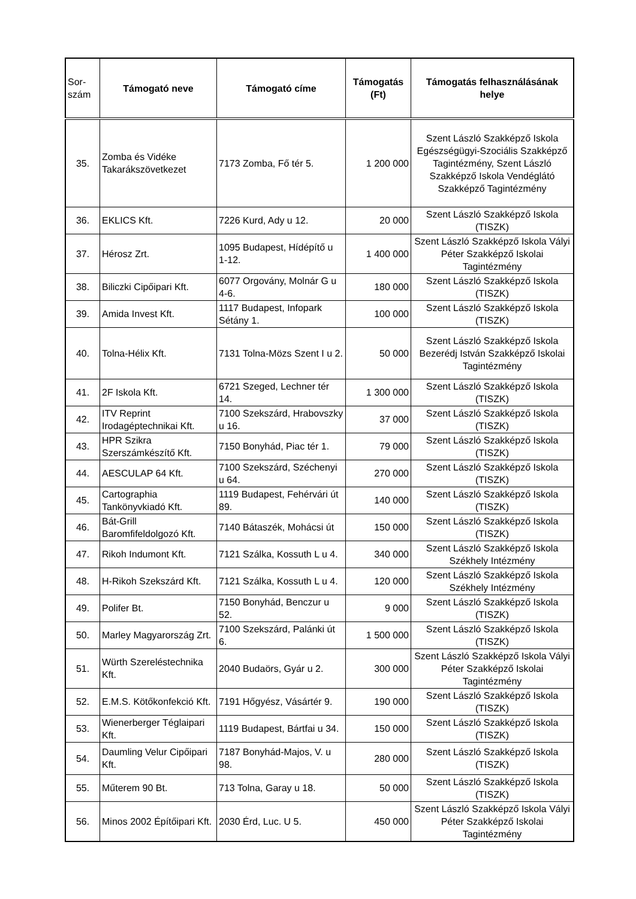| Sor- szám | Támogató neve | Támogató címe | Támogatás (Ft) | Támogatás felhasználásának helye |
| --- | --- | --- | --- | --- |
| 35. | Zomba és Vidéke Takarákszövetkezet | 7173 Zomba, Fő tér 5. | 1 200 000 | Szent László Szakképző Iskola Egészségügyi-Szociális Szakképző Tagintézmény, Szent László Szakképző Iskola Vendéglátó Szakképző Tagintézmény |
| 36. | EKLICS Kft. | 7226 Kurd, Ady u 12. | 20 000 | Szent László Szakképző Iskola (TISZK) |
| 37. | Hérosz Zrt. | 1095 Budapest, Hídépítő u 1-12. | 1 400 000 | Szent László Szakképző Iskola Vályi Péter Szakképző Iskolai Tagintézmény |
| 38. | Biliczki Cipőipari Kft. | 6077 Orgovány, Molnár G u 4-6. | 180 000 | Szent László Szakképző Iskola (TISZK) |
| 39. | Amida Invest Kft. | 1117 Budapest, Infopark Sétány 1. | 100 000 | Szent László Szakképző Iskola (TISZK) |
| 40. | Tolna-Hélix Kft. | 7131 Tolna-Mözs Szent I u 2. | 50 000 | Szent László Szakképző Iskola Bezerédj István Szakképző Iskolai Tagintézmény |
| 41. | 2F Iskola Kft. | 6721 Szeged, Lechner tér 14. | 1 300 000 | Szent László Szakképző Iskola (TISZK) |
| 42. | ITV Reprint Irodagéptechnikai Kft. | 7100 Szekszárd, Hrabovszky u 16. | 37 000 | Szent László Szakképző Iskola (TISZK) |
| 43. | HPR Szikra Szerszámkészítő Kft. | 7150 Bonyhád, Piac tér 1. | 79 000 | Szent László Szakképző Iskola (TISZK) |
| 44. | AESCULAP 64 Kft. | 7100 Szekszárd, Széchenyi u 64. | 270 000 | Szent László Szakképző Iskola (TISZK) |
| 45. | Cartographia Tankönyvkiadó Kft. | 1119 Budapest, Fehérvári út 89. | 140 000 | Szent László Szakképző Iskola (TISZK) |
| 46. | Bát-Grill Baromfifeldolgozó Kft. | 7140 Bátaszék, Mohácsi út | 150 000 | Szent László Szakképző Iskola (TISZK) |
| 47. | Rikoh Indumont Kft. | 7121 Szálka, Kossuth L u 4. | 340 000 | Szent László Szakképző Iskola Székhely Intézmény |
| 48. | H-Rikoh Szekszárd Kft. | 7121 Szálka, Kossuth L u 4. | 120 000 | Szent László Szakképző Iskola Székhely Intézmény |
| 49. | Polifer Bt. | 7150 Bonyhád, Benczur u 52. | 9 000 | Szent László Szakképző Iskola (TISZK) |
| 50. | Marley Magyarország Zrt. | 7100 Szekszárd, Palánki út 6. | 1 500 000 | Szent László Szakképző Iskola (TISZK) |
| 51. | Würth Szereléstechnika Kft. | 2040 Budaörs, Gyár u 2. | 300 000 | Szent László Szakképző Iskola Vályi Péter Szakképző Iskolai Tagintézmény |
| 52. | E.M.S. Kötőkonfekció Kft. | 7191 Hőgyész, Vásártér 9. | 190 000 | Szent László Szakképző Iskola (TISZK) |
| 53. | Wienerberger Téglaipari Kft. | 1119 Budapest, Bártfai u 34. | 150 000 | Szent László Szakképző Iskola (TISZK) |
| 54. | Daumling Velur Cipőipari Kft. | 7187 Bonyhád-Majos, V. u 98. | 280 000 | Szent László Szakképző Iskola (TISZK) |
| 55. | Műterem 90 Bt. | 713 Tolna, Garay u 18. | 50 000 | Szent László Szakképző Iskola (TISZK) |
| 56. | Minos 2002 Építőipari Kft. | 2030 Érd, Luc. U 5. | 450 000 | Szent László Szakképző Iskola Vályi Péter Szakképző Iskolai Tagintézmény |